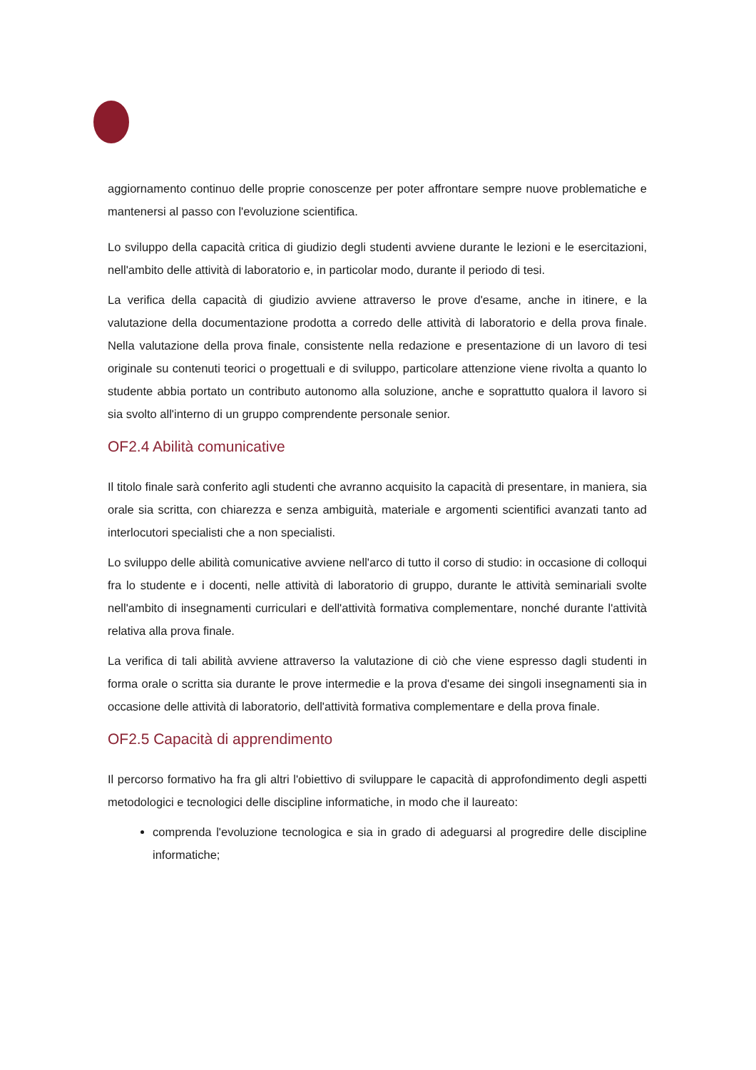aggiornamento continuo delle proprie conoscenze per poter affrontare sempre nuove problematiche e mantenersi al passo con l'evoluzione scientifica.
Lo sviluppo della capacità critica di giudizio degli studenti avviene durante le lezioni e le esercitazioni, nell'ambito delle attività di laboratorio e, in particolar modo, durante il periodo di tesi.
La verifica della capacità di giudizio avviene attraverso le prove d'esame, anche in itinere, e la valutazione della documentazione prodotta a corredo delle attività di laboratorio e della prova finale. Nella valutazione della prova finale, consistente nella redazione e presentazione di un lavoro di tesi originale su contenuti teorici o progettuali e di sviluppo, particolare attenzione viene rivolta a quanto lo studente abbia portato un contributo autonomo alla soluzione, anche e soprattutto qualora il lavoro si sia svolto all'interno di un gruppo comprendente personale senior.
OF2.4 Abilità comunicative
Il titolo finale sarà conferito agli studenti che avranno acquisito la capacità di presentare, in maniera, sia orale sia scritta, con chiarezza e senza ambiguità, materiale e argomenti scientifici avanzati tanto ad interlocutori specialisti che a non specialisti.
Lo sviluppo delle abilità comunicative avviene nell'arco di tutto il corso di studio: in occasione di colloqui fra lo studente e i docenti, nelle attività di laboratorio di gruppo, durante le attività seminariali svolte nell'ambito di insegnamenti curriculari e dell'attività formativa complementare, nonché durante l'attività relativa alla prova finale.
La verifica di tali abilità avviene attraverso la valutazione di ciò che viene espresso dagli studenti in forma orale o scritta sia durante le prove intermedie e la prova d'esame dei singoli insegnamenti sia in occasione delle attività di laboratorio, dell'attività formativa complementare e della prova finale.
OF2.5 Capacità di apprendimento
Il percorso formativo ha fra gli altri l'obiettivo di sviluppare le capacità di approfondimento degli aspetti metodologici e tecnologici delle discipline informatiche, in modo che il laureato:
comprenda l'evoluzione tecnologica e sia in grado di adeguarsi al progredire delle discipline informatiche;